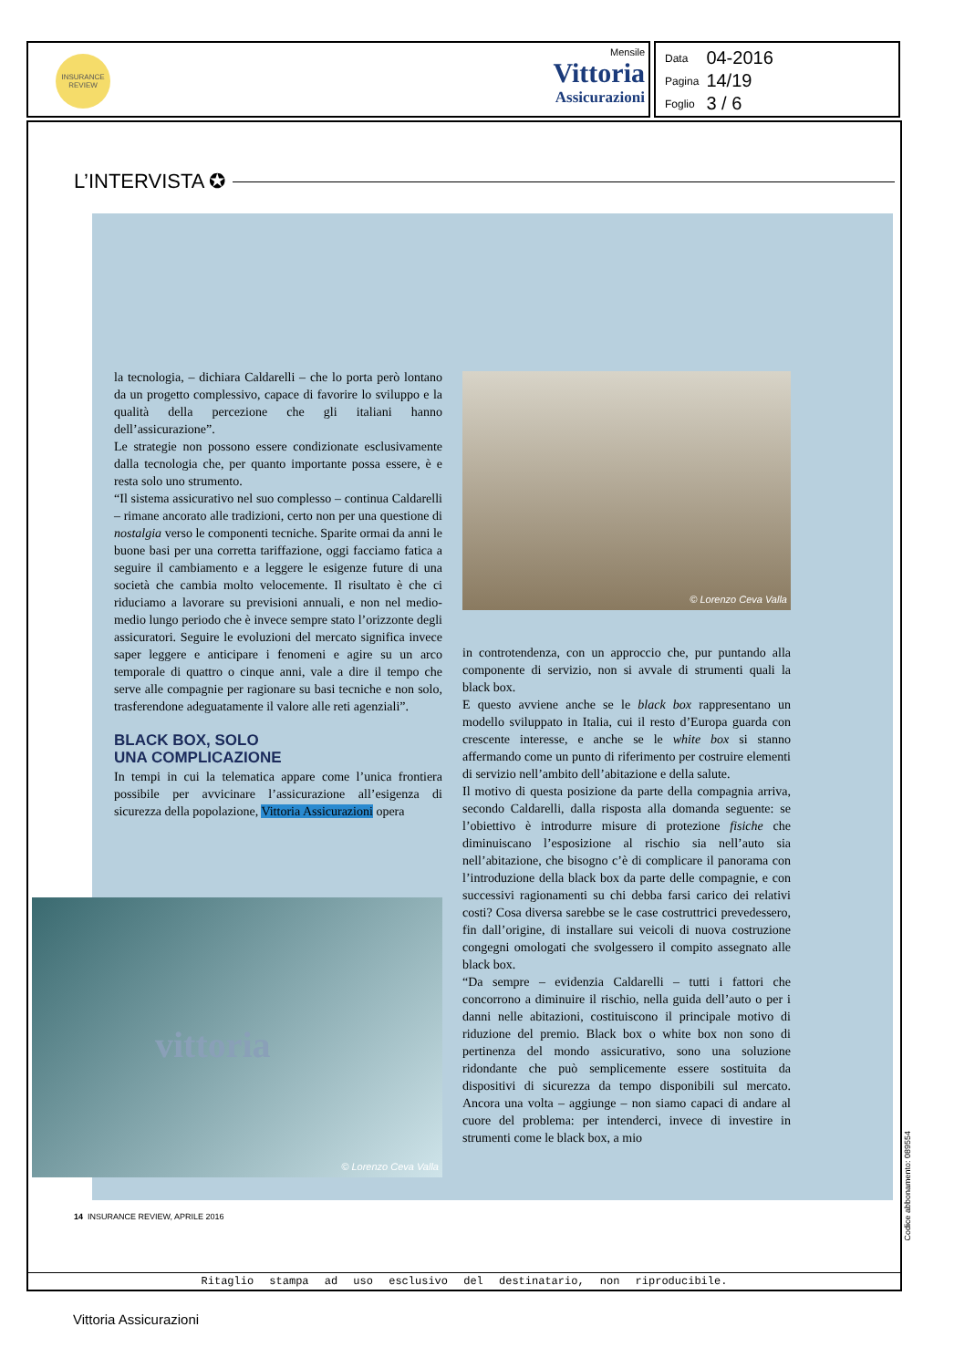INSURANCE REVIEW
Mensile
Vittoria
Assicurazioni
| Data | 04-2016 |
| Pagina | 14/19 |
| Foglio | 3 / 6 |
L’INTERVISTA ✪
la tecnologia, – dichiara Caldarelli – che lo porta però lontano da un progetto complessivo, capace di favorire lo sviluppo e la qualità della percezione che gli italiani hanno dell’assicurazione”.
Le strategie non possono essere condizionate esclusivamente dalla tecnologia che, per quanto importante possa essere, è e resta solo uno strumento.
“Il sistema assicurativo nel suo complesso – continua Caldarelli – rimane ancorato alle tradizioni, certo non per una questione di nostalgia verso le componenti tecniche. Sparite ormai da anni le buone basi per una corretta tariffazione, oggi facciamo fatica a seguire il cambiamento e a leggere le esigenze future di una società che cambia molto velocemente. Il risultato è che ci riduciamo a lavorare su previsioni annuali, e non nel medio-medio lungo periodo che è invece sempre stato l’orizzonte degli assicuratori. Seguire le evoluzioni del mercato significa invece saper leggere e anticipare i fenomeni e agire su un arco temporale di quattro o cinque anni, vale a dire il tempo che serve alle compagnie per ragionare su basi tecniche e non solo, trasferendone adeguatamente il valore alle reti agenziali”.
BLACK BOX, SOLO
UNA COMPLICAZIONE
In tempi in cui la telematica appare come l’unica frontiera possibile per avvicinare l’assicurazione all’esigenza di sicurezza della popolazione, Vittoria Assicurazioni opera
© Lorenzo Ceva Valla
in controtendenza, con un approccio che, pur puntando alla componente di servizio, non si avvale di strumenti quali la black box.
E questo avviene anche se le black box rappresentano un modello sviluppato in Italia, cui il resto d’Europa guarda con crescente interesse, e anche se le white box si stanno affermando come un punto di riferimento per costruire elementi di servizio nell’ambito dell’abitazione e della salute.
Il motivo di questa posizione da parte della compagnia arriva, secondo Caldarelli, dalla risposta alla domanda seguente: se l’obiettivo è introdurre misure di protezione fisiche che diminuiscano l’esposizione al rischio sia nell’auto sia nell’abitazione, che bisogno c’è di complicare il panorama con l’introduzione della black box da parte delle compagnie, e con successivi ragionamenti su chi debba farsi carico dei relativi costi? Cosa diversa sarebbe se le case costruttrici prevedessero, fin dall’origine, di installare sui veicoli di nuova costruzione congegni omologati che svolgessero il compito assegnato alle black box.
“Da sempre – evidenzia Caldarelli – tutti i fattori che concorrono a diminuire il rischio, nella guida dell’auto o per i danni nelle abitazioni, costituiscono il principale motivo di riduzione del premio. Black box o white box non sono di pertinenza del mondo assicurativo, sono una soluzione ridondante che può semplicemente essere sostituita da dispositivi di sicurezza da tempo disponibili sul mercato. Ancora una volta – aggiunge – non siamo capaci di andare al cuore del problema: per intenderci, invece di investire in strumenti come le black box, a mio
vittoria
© Lorenzo Ceva Valla
14 INSURANCE REVIEW, APRILE 2016
Ritaglio stampa ad uso esclusivo del destinatario, non riproducibile.
Codice abbonamento: 089554
Vittoria Assicurazioni